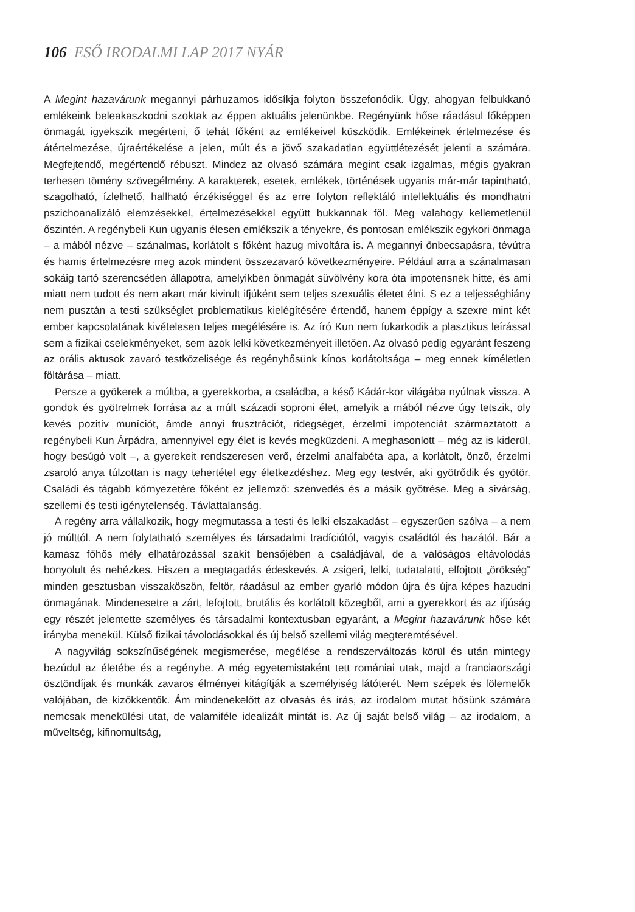106 ESŐ IRODALMI LAP 2017 NYÁR
A Megint hazavárunk megannyi párhuzamos idősíkja folyton összefonódik. Úgy, ahogyan felbukkanó emlékeink beleakaszkodni szoktak az éppen aktuális jelenünkbe. Regényünk hőse ráadásul főképpen önmagát igyekszik megérteni, ő tehát főként az emlékeivel küszködik. Emlékeinek értelmezése és átértelmezése, újraértékelése a jelen, múlt és a jövő szakadatlan együttlétezését jelenti a számára. Megfejtendő, megértendő rébuszt. Mindez az olvasó számára megint csak izgalmas, mégis gyakran terhesen tömény szövegélmény. A karakterek, esetek, emlékek, történések ugyanis már-már tapintható, szagolható, ízlelhető, hallható érzékiséggel és az erre folyton reflektáló intellektuális és mondhatni pszichoanalizáló elemzésekkel, értelmezésekkel együtt bukkannak föl. Meg valahogy kellemetlenül őszintén. A regénybeli Kun ugyanis élesen emlékszik a tényekre, és pontosan emlékszik egykori önmaga – a mából nézve – szánalmas, korlátolt s főként hazug mivoltára is. A megannyi önbecsapásra, tévútra és hamis értelmezésre meg azok mindent összezavaró következményeire. Például arra a szánalmasan sokáig tartó szerencsétlen állapotra, amelyikben önmagát süvölvény kora óta impotensnek hitte, és ami miatt nem tudott és nem akart már kivirult ifjúként sem teljes szexuális életet élni. S ez a teljességhiány nem pusztán a testi szükséglet problematikus kielégítésére értendő, hanem éppígy a szexre mint két ember kapcsolatának kivételesen teljes megélésére is. Az író Kun nem fukarkodik a plasztikus leírással sem a fizikai cselekményeket, sem azok lelki következményeit illetően. Az olvasó pedig egyaránt feszeng az orális aktusok zavaró testközelisége és regényhősünk kínos korlátoltsága – meg ennek kíméletlen föltárása – miatt.
Persze a gyökerek a múltba, a gyerekkorba, a családba, a késő Kádár-kor világába nyúlnak vissza. A gondok és gyötrelmek forrása az a múlt századi soproni élet, amelyik a mából nézve úgy tetszik, oly kevés pozitív muníciót, ámde annyi frusztrációt, ridegséget, érzelmi impotenciát származtatott a regénybeli Kun Árpádra, amennyivel egy élet is kevés megküzdeni. A meghasonlott – még az is kiderül, hogy besúgó volt –, a gyerekeit rendszeresen verő, érzelmi analfabéta apa, a korlátolt, önző, érzelmi zsaroló anya túlzottan is nagy tehertétel egy életkezdéshez. Meg egy testvér, aki gyötrődik és gyötör. Családi és tágabb környezetére főként ez jellemző: szenvedés és a másik gyötrése. Meg a sivárság, szellemi és testi igénytelenség. Távlattalanság.
A regény arra vállalkozik, hogy megmutassa a testi és lelki elszakadást – egyszerűen szólva – a nem jó múlttól. A nem folytatható személyes és társadalmi tradíciótól, vagyis családtól és hazától. Bár a kamasz főhős mély elhatározással szakít bensőjében a családjával, de a valóságos eltávolodás bonyolult és nehézkes. Hiszen a megtagadás édeskevés. A zsigeri, lelki, tudatalatti, elfojtott „örökség” minden gesztusban visszaköszön, feltör, ráadásul az ember gyarló módon újra és újra képes hazudni önmagának. Mindenesetre a zárt, lefojtott, brutális és korlátolt közegből, ami a gyerekkort és az ifjúság egy részét jelentette személyes és társadalmi kontextusban egyaránt, a Megint hazavárunk hőse két irányba menekül. Külső fizikai távolodásokkal és új belső szellemi világ megteremtésével.
A nagyvilág sokszínűségének megismerése, megélése a rendszerváltozás körül és után mintegy bezúdul az életébe és a regénybe. A még egyetemistaként tett romániai utak, majd a franciaországi ösztöndíjak és munkák zavaros élményei kitágítják a személyiség látóterét. Nem szépek és fölemelők valójában, de kizökkentők. Ám mindenekelőtt az olvasás és írás, az irodalom mutat hősünk számára nemcsak menekülési utat, de valamiféle idealizált mintát is. Az új saját belső világ – az irodalom, a műveltség, kifinomultság,